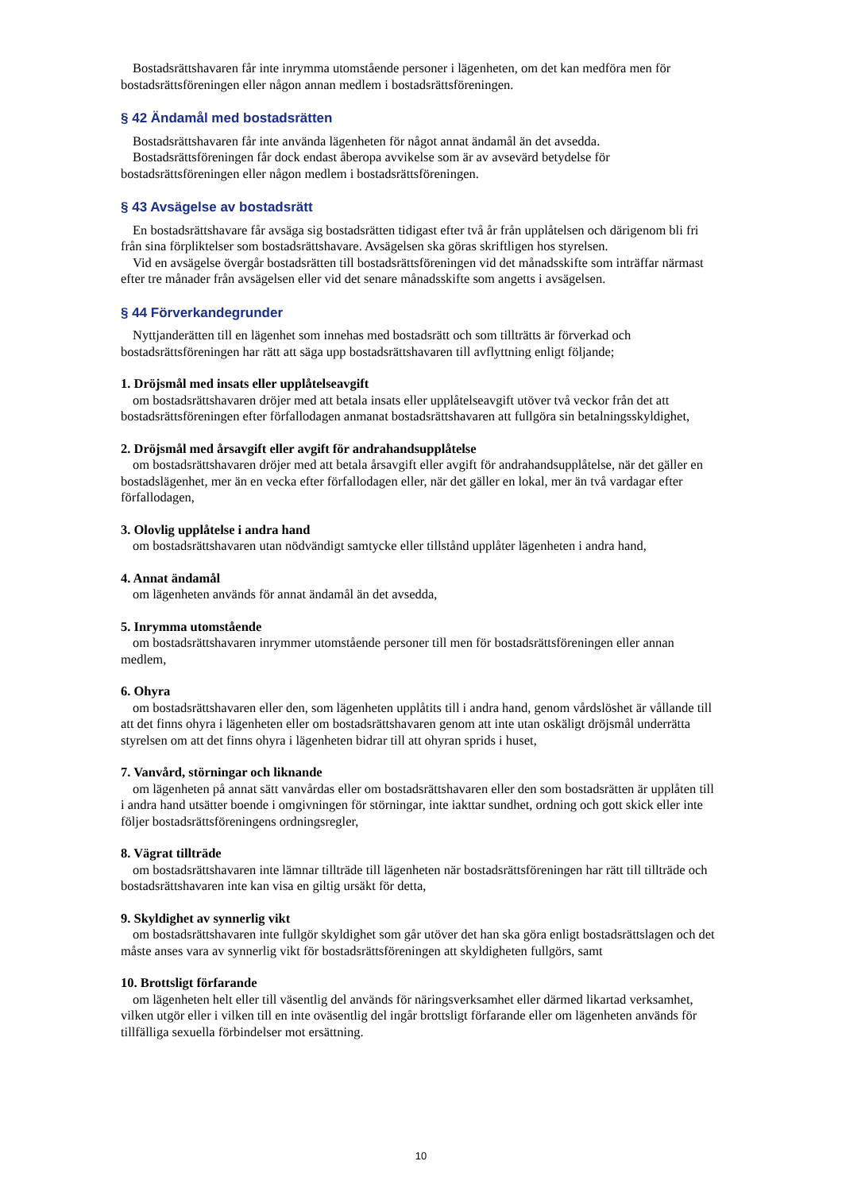Bostadsrättshavaren får inte inrymma utomstående personer i lägenheten, om det kan medföra men för bostadsrättsföreningen eller någon annan medlem i bostadsrättsföreningen.
§ 42 Ändamål med bostadsrätten
Bostadsrättshavaren får inte använda lägenheten för något annat ändamål än det avsedda.
Bostadsrättsföreningen får dock endast åberopa avvikelse som är av avsevärd betydelse för bostadsrättsföreningen eller någon medlem i bostadsrättsföreningen.
§ 43 Avsägelse av bostadsrätt
En bostadsrättshavare får avsäga sig bostadsrätten tidigast efter två år från upplåtelsen och därigenom bli fri från sina förpliktelser som bostadsrättshavare. Avsägelsen ska göras skriftligen hos styrelsen.
Vid en avsägelse övergår bostadsrätten till bostadsrättsföreningen vid det månadsskifte som inträffar närmast efter tre månader från avsägelsen eller vid det senare månadsskifte som angetts i avsägelsen.
§ 44 Förverkandegrunder
Nyttjanderätten till en lägenhet som innehas med bostadsrätt och som tillträtts är förverkad och bostadsrättsföreningen har rätt att säga upp bostadsrättshavaren till avflyttning enligt följande;
1. Dröjsmål med insats eller upplåtelseavgift
om bostadsrättshavaren dröjer med att betala insats eller upplåtelseavgift utöver två veckor från det att bostadsrättsföreningen efter förfallodagen anmanat bostadsrättshavaren att fullgöra sin betalningsskyldighet,
2. Dröjsmål med årsavgift eller avgift för andrahandsupplåtelse
om bostadsrättshavaren dröjer med att betala årsavgift eller avgift för andrahandsupplåtelse, när det gäller en bostadslägenhet, mer än en vecka efter förfallodagen eller, när det gäller en lokal, mer än två vardagar efter förfallodagen,
3. Olovlig upplåtelse i andra hand
om bostadsrättshavaren utan nödvändigt samtycke eller tillstånd upplåter lägenheten i andra hand,
4. Annat ändamål
om lägenheten används för annat ändamål än det avsedda,
5. Inrymma utomstående
om bostadsrättshavaren inrymmer utomstående personer till men för bostadsrättsföreningen eller annan medlem,
6. Ohyra
om bostadsrättshavaren eller den, som lägenheten upplåtits till i andra hand, genom vårdslöshet är vållande till att det finns ohyra i lägenheten eller om bostadsrättshavaren genom att inte utan oskäligt dröjsmål underrätta styrelsen om att det finns ohyra i lägenheten bidrar till att ohyran sprids i huset,
7. Vanvård, störningar och liknande
om lägenheten på annat sätt vanvårdas eller om bostadsrättshavaren eller den som bostadsrätten är upplåten till i andra hand utsätter boende i omgivningen för störningar, inte iakttar sundhet, ordning och gott skick eller inte följer bostadsrättsföreningens ordningsregler,
8. Vägrat tillträde
om bostadsrättshavaren inte lämnar tillträde till lägenheten när bostadsrättsföreningen har rätt till tillträde och bostadsrättshavaren inte kan visa en giltig ursäkt för detta,
9. Skyldighet av synnerlig vikt
om bostadsrättshavaren inte fullgör skyldighet som går utöver det han ska göra enligt bostadsrättslagen och det måste anses vara av synnerlig vikt för bostadsrättsföreningen att skyldigheten fullgörs, samt
10. Brottsligt förfarande
om lägenheten helt eller till väsentlig del används för näringsverksamhet eller därmed likartad verksamhet, vilken utgör eller i vilken till en inte oväsentlig del ingår brottsligt förfarande eller om lägenheten används för tillfälliga sexuella förbindelser mot ersättning.
10